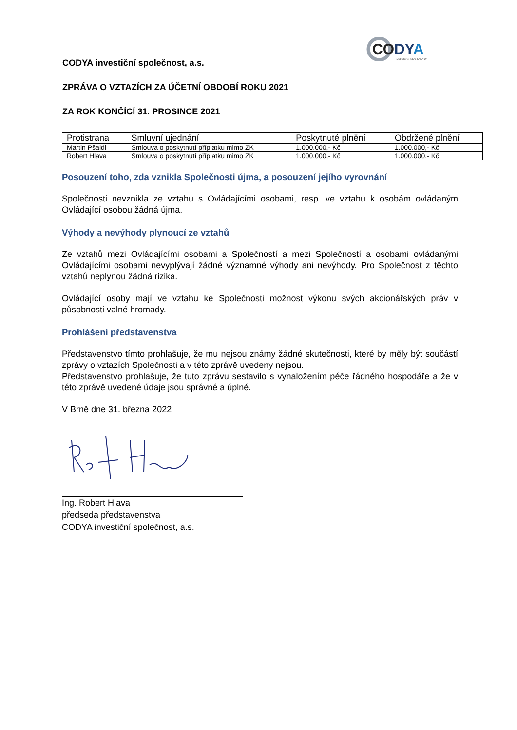CODYA
INVESTIČNÍ SPOLEČNOST
CODYA investiční společnost, a.s.
ZPRÁVA O VZTAZÍCH ZA ÚČETNÍ OBDOBÍ ROKU 2021
ZA ROK KONČÍCÍ 31. PROSINCE 2021
| Protistrana | Smluvní ujednání | Poskytnuté plnění | Obdržené plnění |
| --- | --- | --- | --- |
| Martin Pšaidl | Smlouva o poskytnutí příplatku mimo ZK | 1.000.000,- Kč | 1.000.000,- Kč |
| Robert Hlava | Smlouva o poskytnutí příplatku mimo ZK | 1.000.000,- Kč | 1.000.000,- Kč |
Posouzení toho, zda vznikla Společnosti újma, a posouzení jejího vyrovnání
Společnosti nevznikla ze vztahu s Ovládajícími osobami, resp. ve vztahu k osobám ovládaným Ovládající osobou žádná újma.
Výhody a nevýhody plynoucí ze vztahů
Ze vztahů mezi Ovládajícími osobami a Společností a mezi Společností a osobami ovládanými Ovládajícími osobami nevyplývají žádné významné výhody ani nevýhody. Pro Společnost z těchto vztahů neplynou žádná rizika.
Ovládající osoby mají ve vztahu ke Společnosti možnost výkonu svých akcionářských práv v působnosti valné hromady.
Prohlášení představenstva
Představenstvo tímto prohlašuje, že mu nejsou známy žádné skutečnosti, které by měly být součástí zprávy o vztazích Společnosti a v této zprávě uvedeny nejsou.
Představenstvo prohlašuje, že tuto zprávu sestavilo s vynaložením péče řádného hospodáře a že v této zprávě uvedené údaje jsou správné a úplné.
V Brně dne 31. března 2022
Ing. Robert Hlava
předseda představenstva
CODYA investiční společnost, a.s.